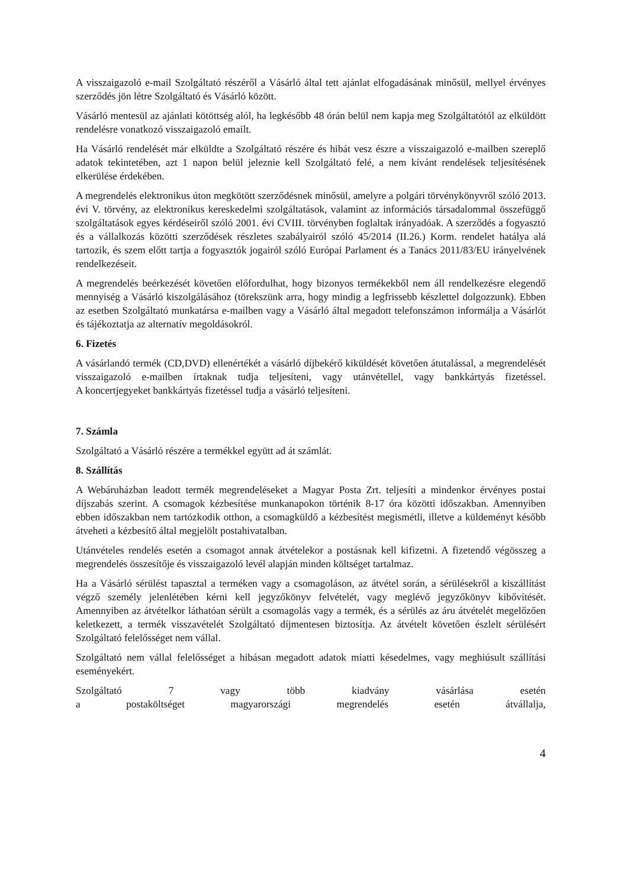A visszaigazoló e-mail Szolgáltató részéről a Vásárló által tett ajánlat elfogadásának minősül, mellyel érvényes szerződés jön létre Szolgáltató és Vásárló között.
Vásárló mentesül az ajánlati kötöttség alól, ha legkésőbb 48 órán belül nem kapja meg Szolgáltatótól az elküldött rendelésre vonatkozó visszaigazoló emailt.
Ha Vásárló rendelését már elküldte a Szolgáltató részére és hibát vesz észre a visszaigazoló e-mailben szereplő adatok tekintetében, azt 1 napon belül jeleznie kell Szolgáltató felé, a nem kívánt rendelések teljesítésének elkerülése érdekében.
A megrendelés elektronikus úton megkötött szerződésnek minősül, amelyre a polgári törvénykönyvről szóló 2013. évi V. törvény, az elektronikus kereskedelmi szolgáltatások, valamint az információs társadalommal összefüggő szolgáltatások egyes kérdéseiről szóló 2001. évi CVIII. törvényben foglaltak irányadóak. A szerződés a fogyasztó és a vállalkozás közötti szerződések részletes szabályairól szóló 45/2014 (II.26.) Korm. rendelet hatálya alá tartozik, és szem előtt tartja a fogyasztók jogairól szóló Európai Parlament és a Tanács 2011/83/EU irányelvének rendelkezéseit.
A megrendelés beérkezését követően előfordulhat, hogy bizonyos termékekből nem áll rendelkezésre elegendő mennyiség a Vásárló kiszolgálásához (törekszünk arra, hogy mindig a legfrissebb készlettel dolgozzunk). Ebben az esetben Szolgáltató munkatársa e-mailben vagy a Vásárló által megadott telefonszámon informálja a Vásárlót és tájékoztatja az alternatív megoldásokról.
6. Fizetés
A vásárlandó termék (CD,DVD) ellenértékét a vásárló díjbekérő kiküldését követően átutalással, a megrendelését visszaigazoló e-mailben írtaknak tudja teljesíteni, vagy utánvétellel, vagy bankkártyás fizetéssel.
A koncertjegyeket bankkártyás fizetéssel tudja a vásárló teljesíteni.
7. Számla
Szolgáltató a Vásárló részére a termékkel együtt ad át számlát.
8. Szállítás
A Webáruházban leadott termék megrendeléseket a Magyar Posta Zrt. teljesíti a mindenkor érvényes postai díjszabás szerint. A csomagok kézbesítése munkanapokon történik 8-17 óra közötti időszakban. Amennyiben ebben időszakban nem tartózkodik otthon, a csomagküldő a kézbesítést megismétli, illetve a küldeményt később átveheti a kézbesítő által megjelölt postahivatalban.
Utánvételes rendelés esetén a csomagot annak átvételekor a postásnak kell kifizetni. A fizetendő végösszeg a megrendelés összesítője és visszaigazoló levél alapján minden költséget tartalmaz.
Ha a Vásárló sérülést tapasztal a terméken vagy a csomagoláson, az átvétel során, a sérülésekről a kiszállítást végző személy jelenlétében kérni kell jegyzőkönyv felvételét, vagy meglévő jegyzőkönyv kibővítését. Amennyiben az átvételkor láthatóan sérült a csomagolás vagy a termék, és a sérülés az áru átvételét megelőzően keletkezett, a termék visszavételét Szolgáltató díjmentesen biztosítja. Az átvételt követően észlelt sérülésért Szolgáltató felelősséget nem vállal.
Szolgáltató nem vállal felelősséget a hibásan megadott adatok miatti késedelmes, vagy meghiúsult szállítási eseményekért.
Szolgáltató 7 vagy több kiadvány vásárlása esetén
a postaköltséget magyarországi megrendelés esetén átvállalja,
4